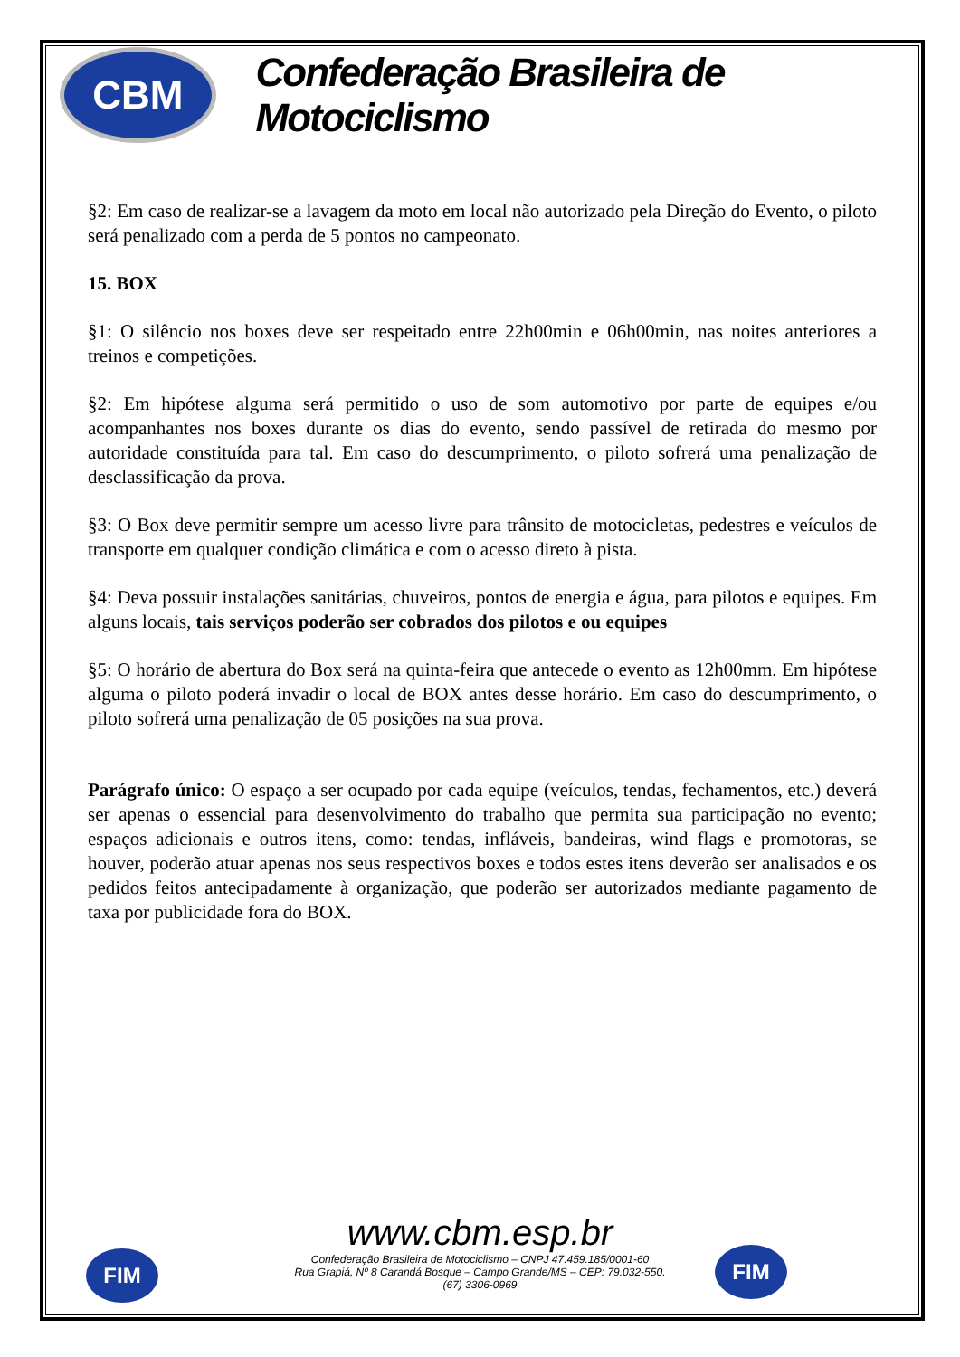CBM
Confederação Brasileira de Motociclismo
§2: Em caso de realizar-se a lavagem da moto em local não autorizado pela Direção do Evento, o piloto será penalizado com a perda de 5 pontos no campeonato.
15. BOX
§1: O silêncio nos boxes deve ser respeitado entre 22h00min e 06h00min, nas noites anteriores a treinos e competições.
§2: Em hipótese alguma será permitido o uso de som automotivo por parte de equipes e/ou acompanhantes nos boxes durante os dias do evento, sendo passível de retirada do mesmo por autoridade constituída para tal. Em caso do descumprimento, o piloto sofrerá uma penalização de desclassificação da prova.
§3: O Box deve permitir sempre um acesso livre para trânsito de motocicletas, pedestres e veículos de transporte em qualquer condição climática e com o acesso direto à pista.
§4: Deva possuir instalações sanitárias, chuveiros, pontos de energia e água, para pilotos e equipes. Em alguns locais, tais serviços poderão ser cobrados dos pilotos e ou equipes
§5: O horário de abertura do Box será na quinta-feira que antecede o evento as 12h00mm. Em hipótese alguma o piloto poderá invadir o local de BOX antes desse horário. Em caso do descumprimento, o piloto sofrerá uma penalização de 05 posições na sua prova.
Parágrafo único: O espaço a ser ocupado por cada equipe (veículos, tendas, fechamentos, etc.) deverá ser apenas o essencial para desenvolvimento do trabalho que permita sua participação no evento; espaços adicionais e outros itens, como: tendas, infláveis, bandeiras, wind flags e promotoras, se houver, poderão atuar apenas nos seus respectivos boxes e todos estes itens deverão ser analisados e os pedidos feitos antecipadamente à organização, que poderão ser autorizados mediante pagamento de taxa por publicidade fora do BOX.
FIM FIM
www.cbm.esp.br
Confederação Brasileira de Motociclismo – CNPJ 47.459.185/0001-60
Rua Grapiá, Nº 8 Carandá Bosque – Campo Grande/MS – CEP: 79.032-550.
(67) 3306-0969